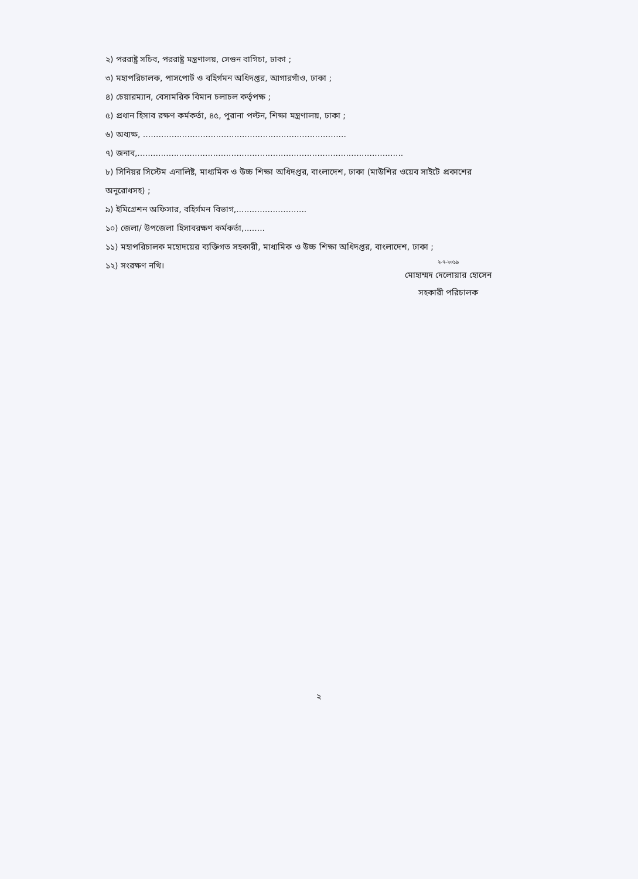২) পররাষ্ট্র সচিব, পররাষ্ট্র মন্ত্রণালয়, সেগুন বাগিচা, ঢাকা ;
৩) মহাপরিচালক, পাসপোর্ট ও বহির্গমন অধিদপ্তর, আগারগাঁও, ঢাকা ;
৪) চেয়ারম্যান, বেসামরিক বিমান চলাচল কর্তৃপক্ষ ;
৫) প্রধান হিসাব রক্ষণ কর্মকর্তা, ৪৫, পুরানা পল্টন, শিক্ষা মন্ত্রণালয়, ঢাকা ;
৬) অধ্যক্ষ, ..............................................................................
৭) জনাব,......................................................................................................
৮) সিনিয়র সিস্টেম এনালিষ্ট, মাধ্যমিক ও উচ্চ শিক্ষা অধিদপ্তর, বাংলাদেশ, ঢাকা (মাউশির ওয়েব সাইটে প্রকাশের অনুরোধসহ) ;
৯) ইমিগ্রেশন অফিসার, বহির্গমন বিভাগ,...........................
১০) জেলা/ উপজেলা হিসাবরক্ষণ কর্মকর্তা,........
১১) মহাপরিচালক মহোদয়ের ব্যক্তিগত সহকারী, মাধ্যমিক ও উচ্চ শিক্ষা অধিদপ্তর, বাংলাদেশ, ঢাকা ;
১২) সংরক্ষণ নথি।
২-৭-২০১৯
মোহাম্মদ দেলোয়ার হোসেন
সহকারী পরিচালক
২